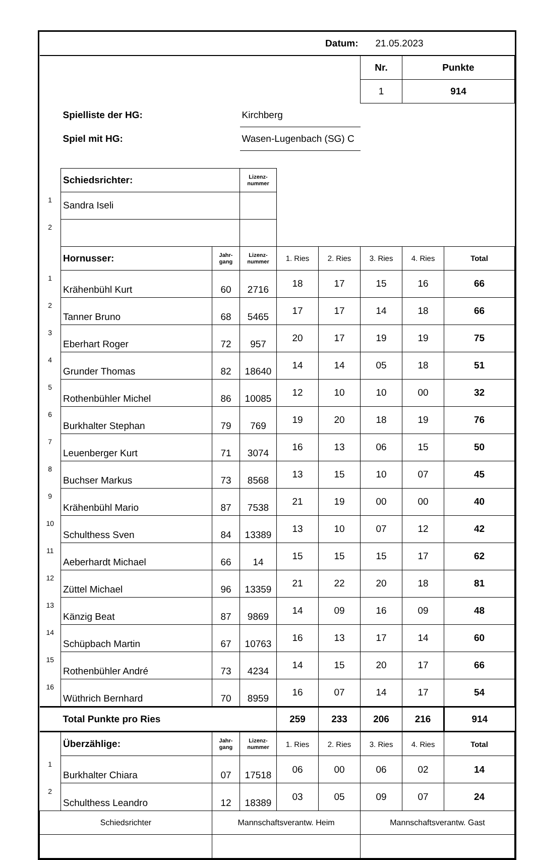| Datum: | | | | | | 21.05.2023 | | |
| | | | | | | Nr. | Punkte | |
| | | | | | | 1 | 914 | |
| | Spielliste der HG: | | Kirchberg | | | | | |
| | Spiel mit HG: | | Wasen-Lugenbach (SG) C | | | | | |
| | Schiedsrichter: | | Lizenz- nummer | | | | | |
| 1 | Sandra Iseli | | | | | | | |
| 2 | | | | | | | | |
| | Hornusser: | Jahr- gang | Lizenz- nummer | 1. Ries | 2. Ries | 3. Ries | 4. Ries | Total |
| 1 | Krähenbühl Kurt | 60 | 2716 | 18 | 17 | 15 | 16 | 66 |
| 2 | Tanner Bruno | 68 | 5465 | 17 | 17 | 14 | 18 | 66 |
| 3 | Eberhart Roger | 72 | 957 | 20 | 17 | 19 | 19 | 75 |
| 4 | Grunder Thomas | 82 | 18640 | 14 | 14 | 05 | 18 | 51 |
| 5 | Rothenbühler Michel | 86 | 10085 | 12 | 10 | 10 | 00 | 32 |
| 6 | Burkhalter Stephan | 79 | 769 | 19 | 20 | 18 | 19 | 76 |
| 7 | Leuenberger Kurt | 71 | 3074 | 16 | 13 | 06 | 15 | 50 |
| 8 | Buchser Markus | 73 | 8568 | 13 | 15 | 10 | 07 | 45 |
| 9 | Krähenbühl Mario | 87 | 7538 | 21 | 19 | 00 | 00 | 40 |
| 10 | Schulthess Sven | 84 | 13389 | 13 | 10 | 07 | 12 | 42 |
| 11 | Aeberhardt Michael | 66 | 14 | 15 | 15 | 15 | 17 | 62 |
| 12 | Züttel Michael | 96 | 13359 | 21 | 22 | 20 | 18 | 81 |
| 13 | Känzig Beat | 87 | 9869 | 14 | 09 | 16 | 09 | 48 |
| 14 | Schüpbach Martin | 67 | 10763 | 16 | 13 | 17 | 14 | 60 |
| 15 | Rothenbühler André | 73 | 4234 | 14 | 15 | 20 | 17 | 66 |
| 16 | Wüthrich Bernhard | 70 | 8959 | 16 | 07 | 14 | 17 | 54 |
| | Total Punkte pro Ries | | | 259 | 233 | 206 | 216 | 914 |
| | Überzählige: | Jahr- gang | Lizenz- nummer | 1. Ries | 2. Ries | 3. Ries | 4. Ries | Total |
| 1 | Burkhalter Chiara | 07 | 17518 | 06 | 00 | 06 | 02 | 14 |
| 2 | Schulthess Leandro | 12 | 18389 | 03 | 05 | 09 | 07 | 24 |
| Schiedsrichter | | Mannschaftsverantw. Heim | | | | Mannschaftsverantw. Gast | | |